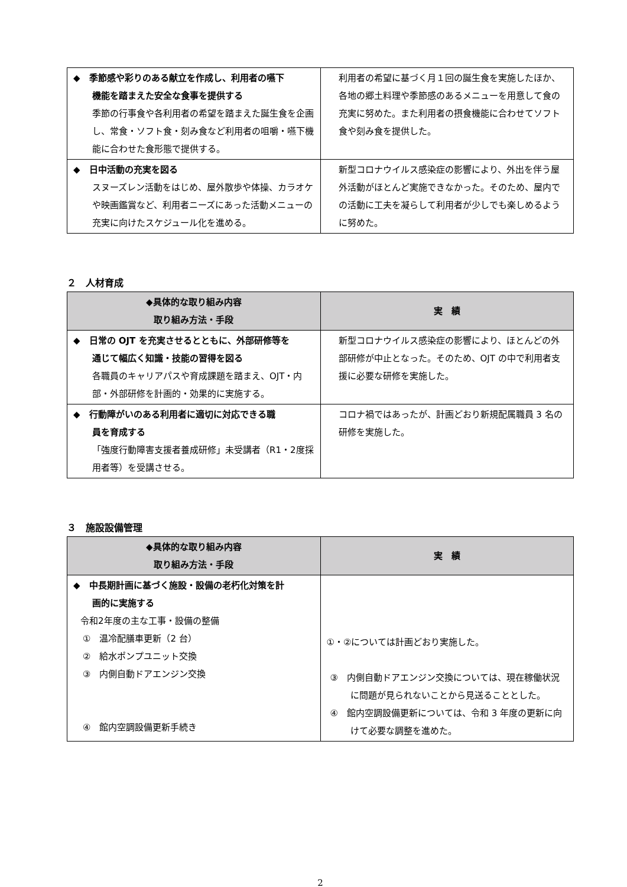| ◆ 季節感や彩りのある献立を作成し、利用者の嚥下 機能を踏まえた安全な食事を提供する 季節の行事食や各利用者の希望を踏まえた誕生食を企画し、常食・ソフト食・刻み食など利用者の咀嚼・嚥下機能に合わせた食形態で提供する。 | 利用者の希望に基づく月１回の誕生食を実施したほか、各地の郷土料理や季節感のあるメニューを用意して食の充実に努めた。また利用者の摂食機能に合わせてソフト食や刻み食を提供した。 |
| ◆ 日中活動の充実を図る スヌーズレン活動をはじめ、屋外散歩や体操、カラオケや映画鑑賞など、利用者ニーズにあった活動メニューの充実に向けたスケジュール化を進める。 | 新型コロナウイルス感染症の影響により、外出を伴う屋外活動がほとんど実施できなかった。そのため、屋内での活動に工夫を凝らして利用者が少しでも楽しめるように努めた。 |
２　人材育成
| ◆具体的な取り組み内容 取り組み方法・手段 | 実 績 |
| --- | --- |
| ◆ 日常の OJT を充実させるとともに、外部研修等を 通じて幅広く知識・技能の習得を図る 各職員のキャリアパスや育成課題を踏まえ、OJT・内部・外部研修を計画的・効果的に実施する。 | 新型コロナウイルス感染症の影響により、ほとんどの外部研修が中止となった。そのため、OJT の中で利用者支援に必要な研修を実施した。 |
| ◆ 行動障がいのある利用者に適切に対応できる職 員を育成する 「強度行動障害支援者養成研修」未受講者（R1・2度採用者等）を受講させる。 | コロナ禍ではあったが、計画どおり新規配属職員 3 名の研修を実施した。 |
３　施設設備管理
| ◆具体的な取り組み内容 取り組み方法・手段 | 実 績 |
| --- | --- |
| ◆ 中長期計画に基づく施設・設備の老朽化対策を計 画的に実施する 令和2年度の主な工事・設備の整備 ① 温冷配膳車更新（2 台） ② 給水ポンプユニット交換 ③ 内側自動ドアエンジン交換 ④ 館内空調設備更新手続き | ①・②については計画どおり実施した。 ③ 内側自動ドアエンジン交換については、現在稼働状況に問題が見られないことから見送ることとした。 ④ 館内空調設備更新については、令和 3 年度の更新に向けて必要な調整を進めた。 |
2